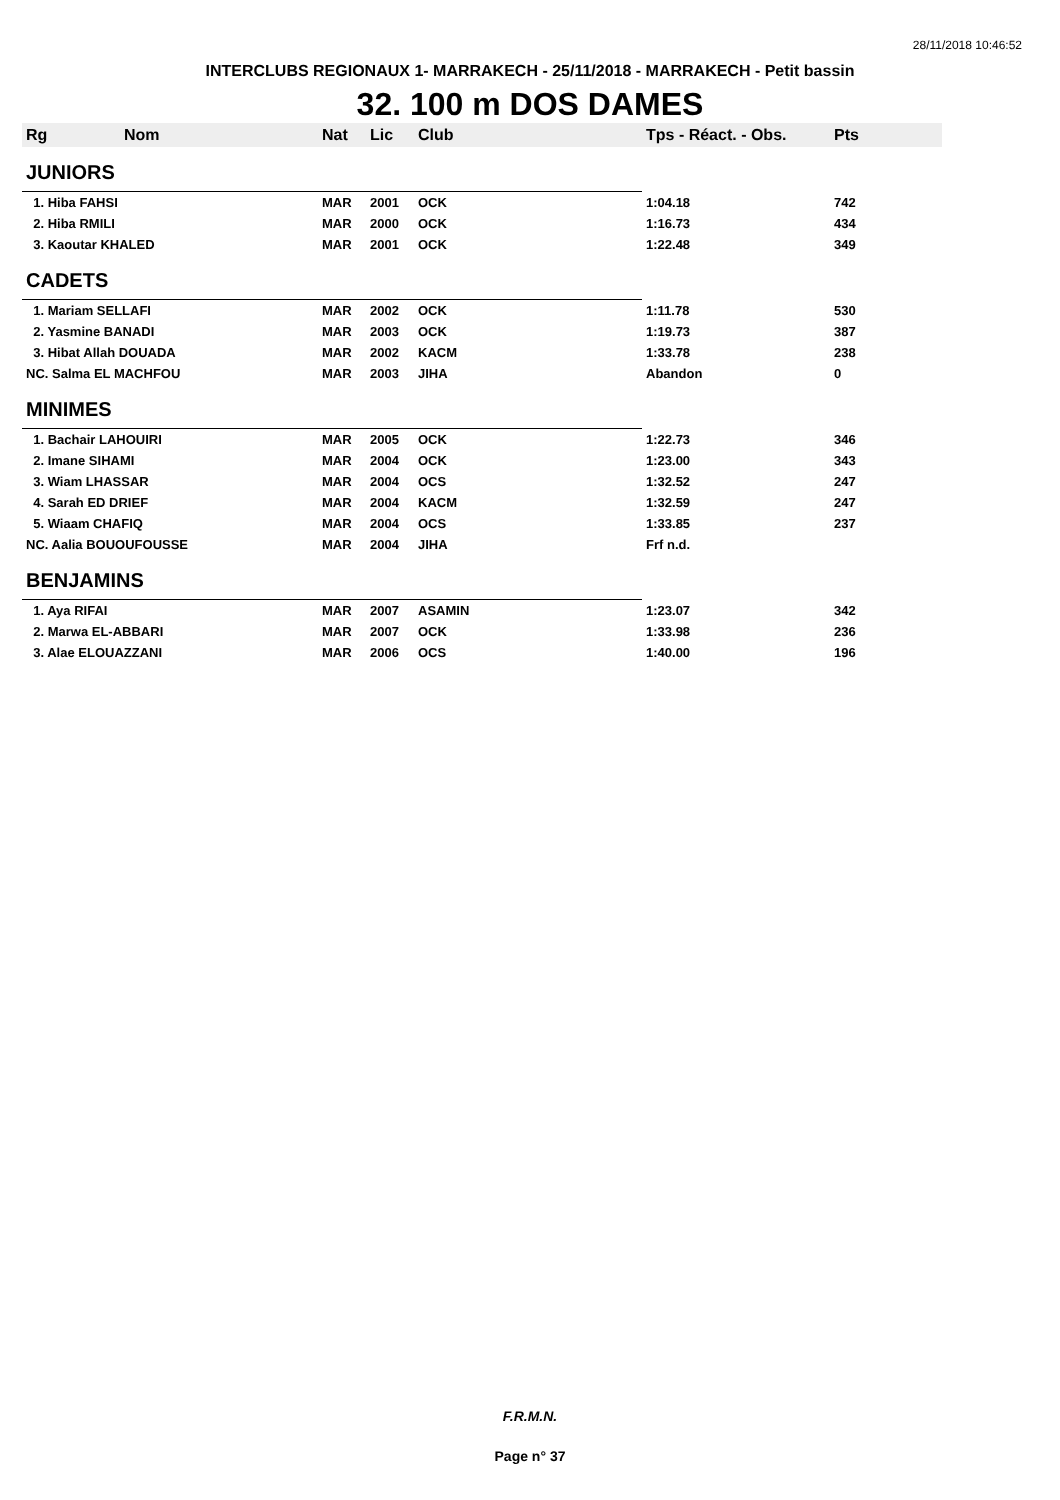28/11/2018 10:46:52
INTERCLUBS REGIONAUX 1- MARRAKECH - 25/11/2018 - MARRAKECH - Petit bassin
32. 100 m DOS DAMES
| Rg | Nom | Nat | Lic | Club | Tps - Réact. - Obs. | Pts |
| --- | --- | --- | --- | --- | --- | --- |
| JUNIORS | | | | | | |
| 1. Hiba FAHSI | | MAR | 2001 | OCK | 1:04.18 | 742 |
| 2. Hiba RMILI | | MAR | 2000 | OCK | 1:16.73 | 434 |
| 3. Kaoutar KHALED | | MAR | 2001 | OCK | 1:22.48 | 349 |
| CADETS | | | | | | |
| 1. Mariam SELLAFI | | MAR | 2002 | OCK | 1:11.78 | 530 |
| 2. Yasmine BANADI | | MAR | 2003 | OCK | 1:19.73 | 387 |
| 3. Hibat Allah DOUADA | | MAR | 2002 | KACM | 1:33.78 | 238 |
| NC. Salma EL MACHFOU | | MAR | 2003 | JIHA | Abandon | 0 |
| MINIMES | | | | | | |
| 1. Bachair LAHOUIRI | | MAR | 2005 | OCK | 1:22.73 | 346 |
| 2. Imane SIHAMI | | MAR | 2004 | OCK | 1:23.00 | 343 |
| 3. Wiam LHASSAR | | MAR | 2004 | OCS | 1:32.52 | 247 |
| 4. Sarah ED DRIEF | | MAR | 2004 | KACM | 1:32.59 | 247 |
| 5. Wiaam CHAFIQ | | MAR | 2004 | OCS | 1:33.85 | 237 |
| NC. Aalia BOUOUFOUSSE | | MAR | 2004 | JIHA | Frf n.d. | |
| BENJAMINS | | | | | | |
| 1. Aya RIFAI | | MAR | 2007 | ASAMIN | 1:23.07 | 342 |
| 2. Marwa EL-ABBARI | | MAR | 2007 | OCK | 1:33.98 | 236 |
| 3. Alae ELOUAZZANI | | MAR | 2006 | OCS | 1:40.00 | 196 |
F.R.M.N.
Page n° 37